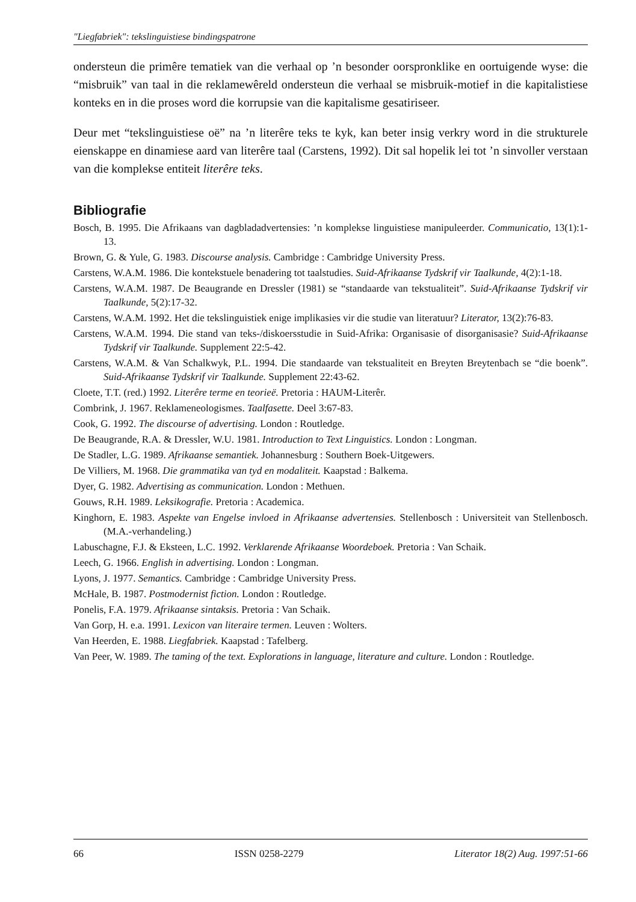"Liegfabriek": tekslinguistiese bindingspatrone
ondersteun die primêre tematiek van die verhaal op ’n besonder oorspronklike en oortuigende wyse: die “misbruik” van taal in die reklamewêreld ondersteun die verhaal se misbruik-motief in die kapitalistiese konteks en in die proses word die korrupsie van die kapitalisme gesatiriseer.
Deur met “tekslinguistiese oë” na ’n literêre teks te kyk, kan beter insig verkry word in die strukturele eienskappe en dinamiese aard van literêre taal (Carstens, 1992). Dit sal hopelik lei tot ’n sinvoller verstaan van die komplekse entiteit literêre teks.
Bibliografie
Bosch, B. 1995. Die Afrikaans van dagbladadvertensies: ’n komplekse linguistiese manipuleerder. Communicatio, 13(1):1-13.
Brown, G. & Yule, G. 1983. Discourse analysis. Cambridge : Cambridge University Press.
Carstens, W.A.M. 1986. Die kontekstuele benadering tot taalstudies. Suid-Afrikaanse Tydskrif vir Taalkunde, 4(2):1-18.
Carstens, W.A.M. 1987. De Beaugrande en Dressler (1981) se “standaarde van tekstualiteit”. Suid-Afrikaanse Tydskrif vir Taalkunde, 5(2):17-32.
Carstens, W.A.M. 1992. Het die tekslinguistiek enige implikasies vir die studie van literatuur? Literator, 13(2):76-83.
Carstens, W.A.M. 1994. Die stand van teks-/diskoersstudie in Suid-Afrika: Organisasie of disorganisasie? Suid-Afrikaanse Tydskrif vir Taalkunde. Supplement 22:5-42.
Carstens, W.A.M. & Van Schalkwyk, P.L. 1994. Die standaarde van tekstualiteit en Breyten Breytenbach se “die boenk”. Suid-Afrikaanse Tydskrif vir Taalkunde. Supplement 22:43-62.
Cloete, T.T. (red.) 1992. Literêre terme en teorieë. Pretoria : HAUM-Literêr.
Combrink, J. 1967. Reklameneologismes. Taalfasette. Deel 3:67-83.
Cook, G. 1992. The discourse of advertising. London : Routledge.
De Beaugrande, R.A. & Dressler, W.U. 1981. Introduction to Text Linguistics. London : Longman.
De Stadler, L.G. 1989. Afrikaanse semantiek. Johannesburg : Southern Boek-Uitgewers.
De Villiers, M. 1968. Die grammatika van tyd en modaliteit. Kaapstad : Balkema.
Dyer, G. 1982. Advertising as communication. London : Methuen.
Gouws, R.H. 1989. Leksikografie. Pretoria : Academica.
Kinghorn, E. 1983. Aspekte van Engelse invloed in Afrikaanse advertensies. Stellenbosch : Universiteit van Stellenbosch. (M.A.-verhandeling.)
Labuschagne, F.J. & Eksteen, L.C. 1992. Verklarende Afrikaanse Woordeboek. Pretoria : Van Schaik.
Leech, G. 1966. English in advertising. London : Longman.
Lyons, J. 1977. Semantics. Cambridge : Cambridge University Press.
McHale, B. 1987. Postmodernist fiction. London : Routledge.
Ponelis, F.A. 1979. Afrikaanse sintaksis. Pretoria : Van Schaik.
Van Gorp, H. e.a. 1991. Lexicon van literaire termen. Leuven : Wolters.
Van Heerden, E. 1988. Liegfabriek. Kaapstad : Tafelberg.
Van Peer, W. 1989. The taming of the text. Explorations in language, literature and culture. London : Routledge.
66 ISSN 0258-2279 Literator 18(2) Aug. 1997:51-66